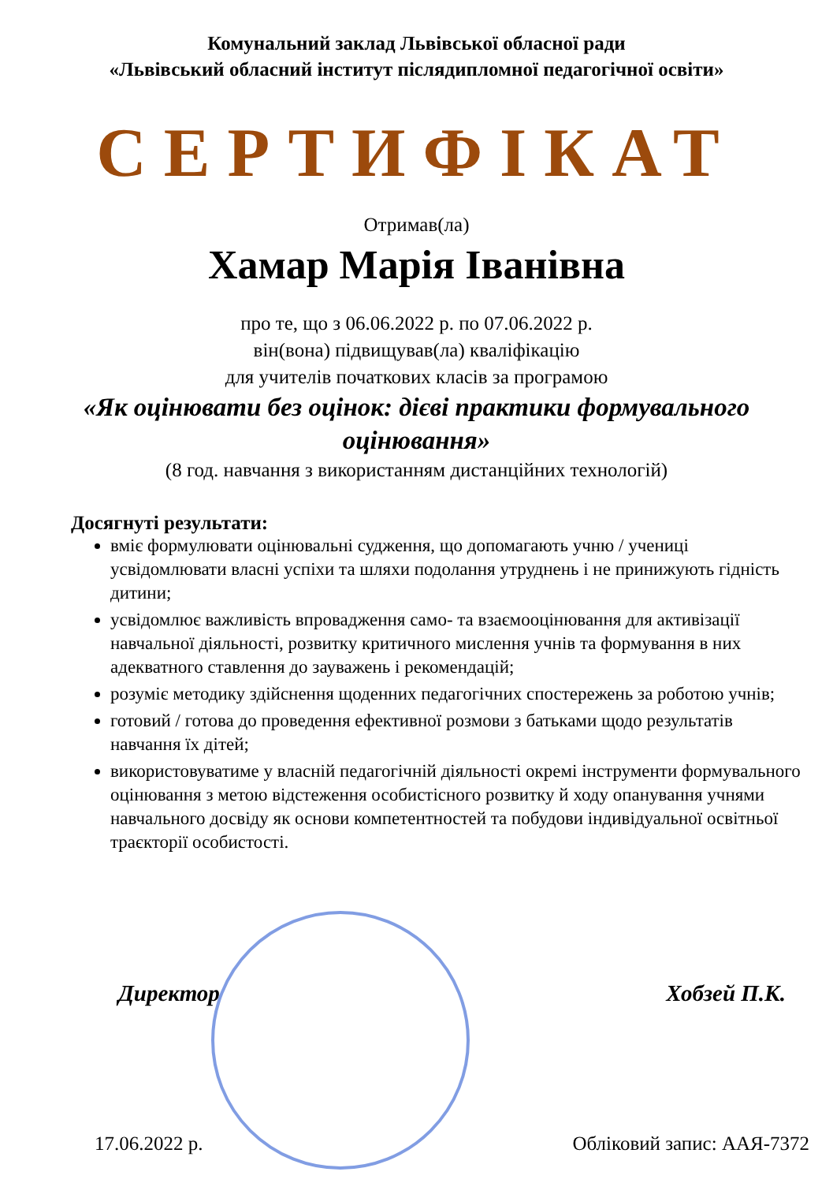Комунальний заклад Львівської обласної ради
«Львівський обласний інститут післядипломної педагогічної освіти»
СЕРТИФІКАТ
Отримав(ла)
Хамар Марія Іванівна
про те, що з 06.06.2022 р. по 07.06.2022 р.
він(вона) підвищував(ла) кваліфікацію
для учителів початкових класів за програмою
«Як оцінювати без оцінок: дієві практики формувального оцінювання»
(8 год. навчання з використанням дистанційних технологій)
Досягнуті результати:
вміє формулювати оцінювальні судження, що допомагають учню / учениці усвідомлювати власні успіхи та шляхи подолання утруднень і не принижують гідність дитини;
усвідомлює важливість впровадження само- та взаємооцінювання для активізації навчальної діяльності, розвитку критичного мислення учнів та формування в них адекватного ставлення до зауважень і рекомендацій;
розуміє методику здійснення щоденних педагогічних спостережень за роботою учнів;
готовий / готова до проведення ефективної розмови з батьками щодо результатів навчання їх дітей;
використовуватиме у власній педагогічній діяльності окремі інструменти формувального оцінювання з метою відстеження особистісного розвитку й ходу опанування учнями навчального досвіду як основи компетентностей та побудови індивідуальної освітньої траєкторії особистості.
Директор Хобзей П.К.
17.06.2022 р. Обліковий запис: ААЯ-7372